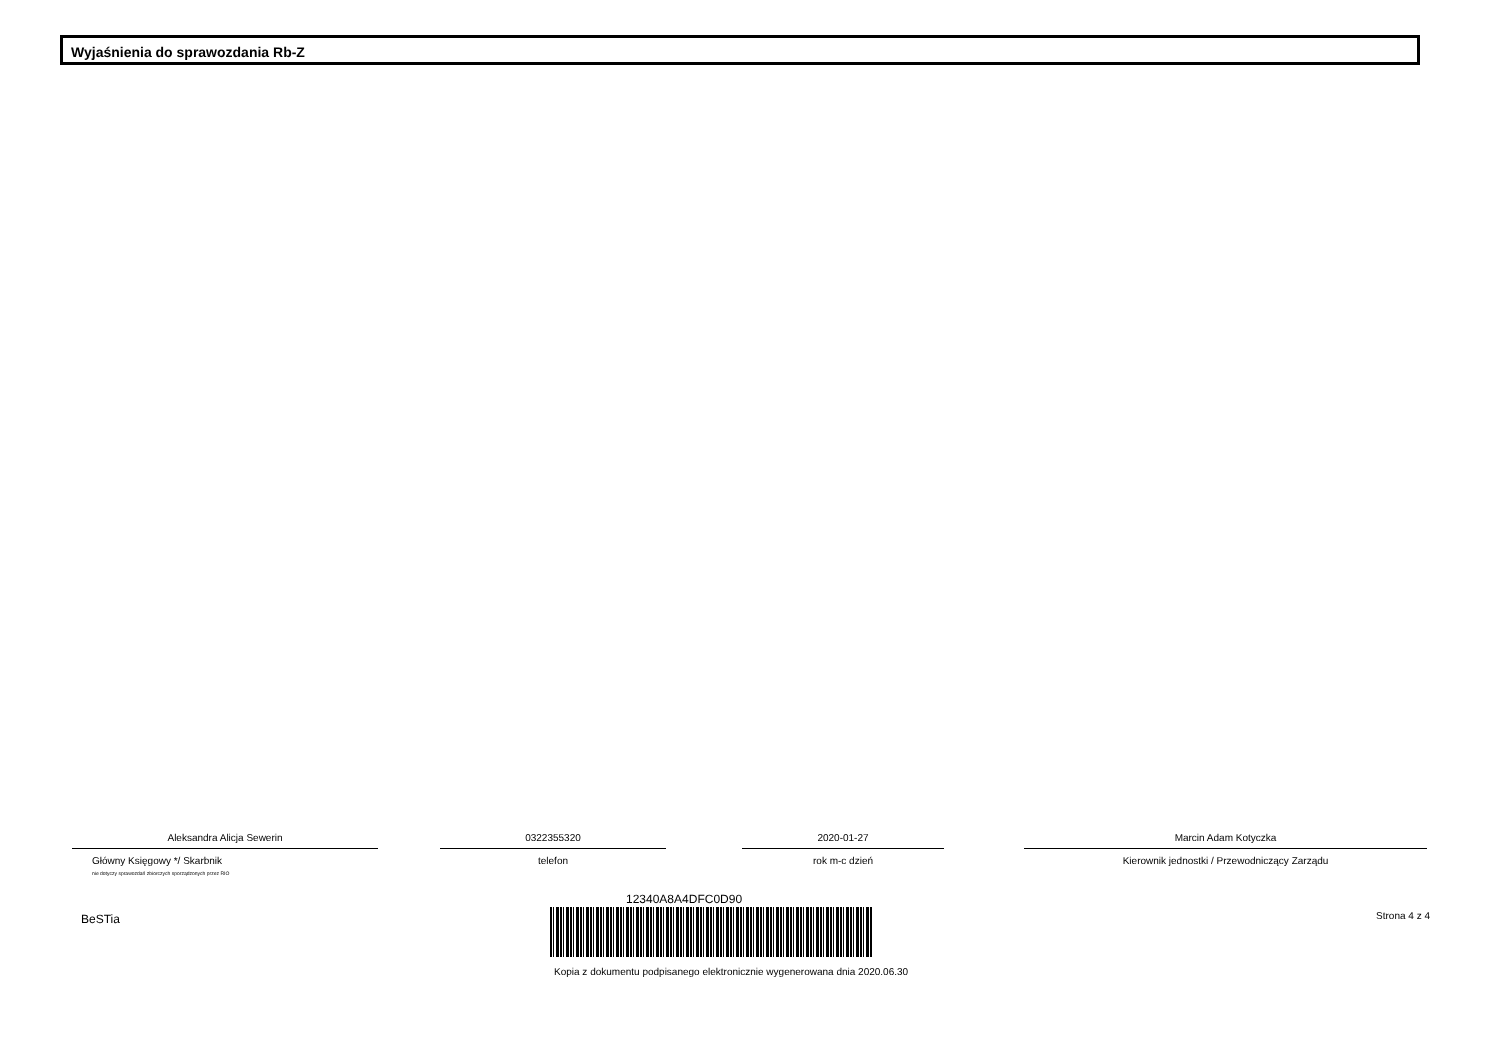Wyjaśnienia do sprawozdania Rb-Z
Aleksandra Alicja Sewerin
Główny Księgowy */ Skarbnik
nie dotyczy sprawozdań zbiorczych sporządzonych przez RIO
0322355320
telefon
2020-01-27
rok m-c dzień
Marcin Adam Kotyczka
Kierownik jednostki / Przewodniczący Zarządu
BeSTia
12340A8A4DFC0D90
Strona 4 z 4
Kopia z dokumentu podpisanego elektronicznie wygenerowana dnia 2020.06.30